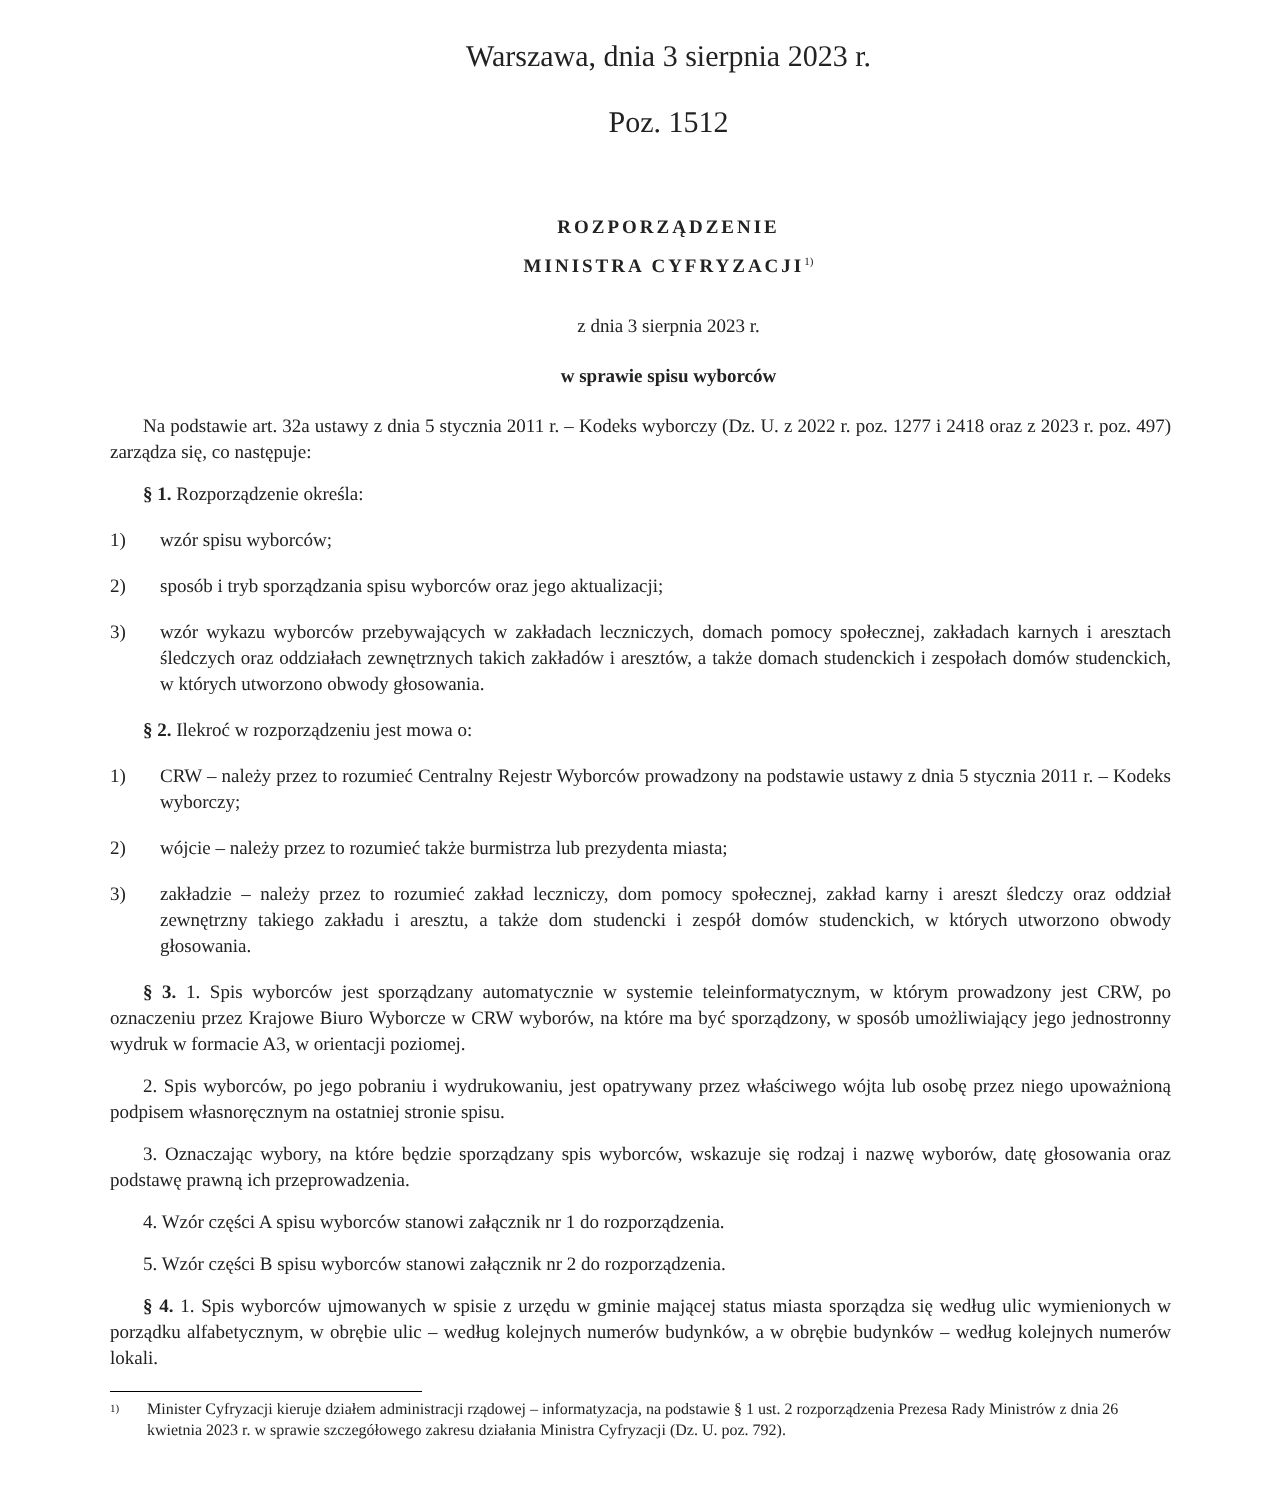Warszawa, dnia 3 sierpnia 2023 r.
Poz. 1512
ROZPORZĄDZENIE
MINISTRA CYFRYZACJI<sup>1)</sup>
z dnia 3 sierpnia 2023 r.
w sprawie spisu wyborców
Na podstawie art. 32a ustawy z dnia 5 stycznia 2011 r. – Kodeks wyborczy (Dz. U. z 2022 r. poz. 1277 i 2418 oraz z 2023 r. poz. 497) zarządza się, co następuje:
§ 1. Rozporządzenie określa:
1) wzór spisu wyborców;
2) sposób i tryb sporządzania spisu wyborców oraz jego aktualizacji;
3) wzór wykazu wyborców przebywających w zakładach leczniczych, domach pomocy społecznej, zakładach karnych i aresztach śledczych oraz oddziałach zewnętrznych takich zakładów i aresztów, a także domach studenckich i zespołach domów studenckich, w których utworzono obwody głosowania.
§ 2. Ilekroć w rozporządzeniu jest mowa o:
1) CRW – należy przez to rozumieć Centralny Rejestr Wyborców prowadzony na podstawie ustawy z dnia 5 stycznia 2011 r. – Kodeks wyborczy;
2) wójcie – należy przez to rozumieć także burmistrza lub prezydenta miasta;
3) zakładzie – należy przez to rozumieć zakład leczniczy, dom pomocy społecznej, zakład karny i areszt śledczy oraz oddział zewnętrzny takiego zakładu i aresztu, a także dom studencki i zespół domów studenckich, w których utworzono obwody głosowania.
§ 3. 1. Spis wyborców jest sporządzany automatycznie w systemie teleinformatycznym, w którym prowadzony jest CRW, po oznaczeniu przez Krajowe Biuro Wyborcze w CRW wyborów, na które ma być sporządzony, w sposób umożliwiający jego jednostronny wydruk w formacie A3, w orientacji poziomej.
2. Spis wyborców, po jego pobraniu i wydrukowaniu, jest opatrywany przez właściwego wójta lub osobę przez niego upoważnioną podpisem własnoręcznym na ostatniej stronie spisu.
3. Oznaczając wybory, na które będzie sporządzany spis wyborców, wskazuje się rodzaj i nazwę wyborów, datę głosowania oraz podstawę prawną ich przeprowadzenia.
4. Wzór części A spisu wyborców stanowi załącznik nr 1 do rozporządzenia.
5. Wzór części B spisu wyborców stanowi załącznik nr 2 do rozporządzenia.
§ 4. 1. Spis wyborców ujmowanych w spisie z urzędu w gminie mającej status miasta sporządza się według ulic wymienionych w porządku alfabetycznym, w obrębie ulic – według kolejnych numerów budynków, a w obrębie budynków – według kolejnych numerów lokali.
1) Minister Cyfryzacji kieruje działem administracji rządowej – informatyzacja, na podstawie § 1 ust. 2 rozporządzenia Prezesa Rady Ministrów z dnia 26 kwietnia 2023 r. w sprawie szczegółowego zakresu działania Ministra Cyfryzacji (Dz. U. poz. 792).